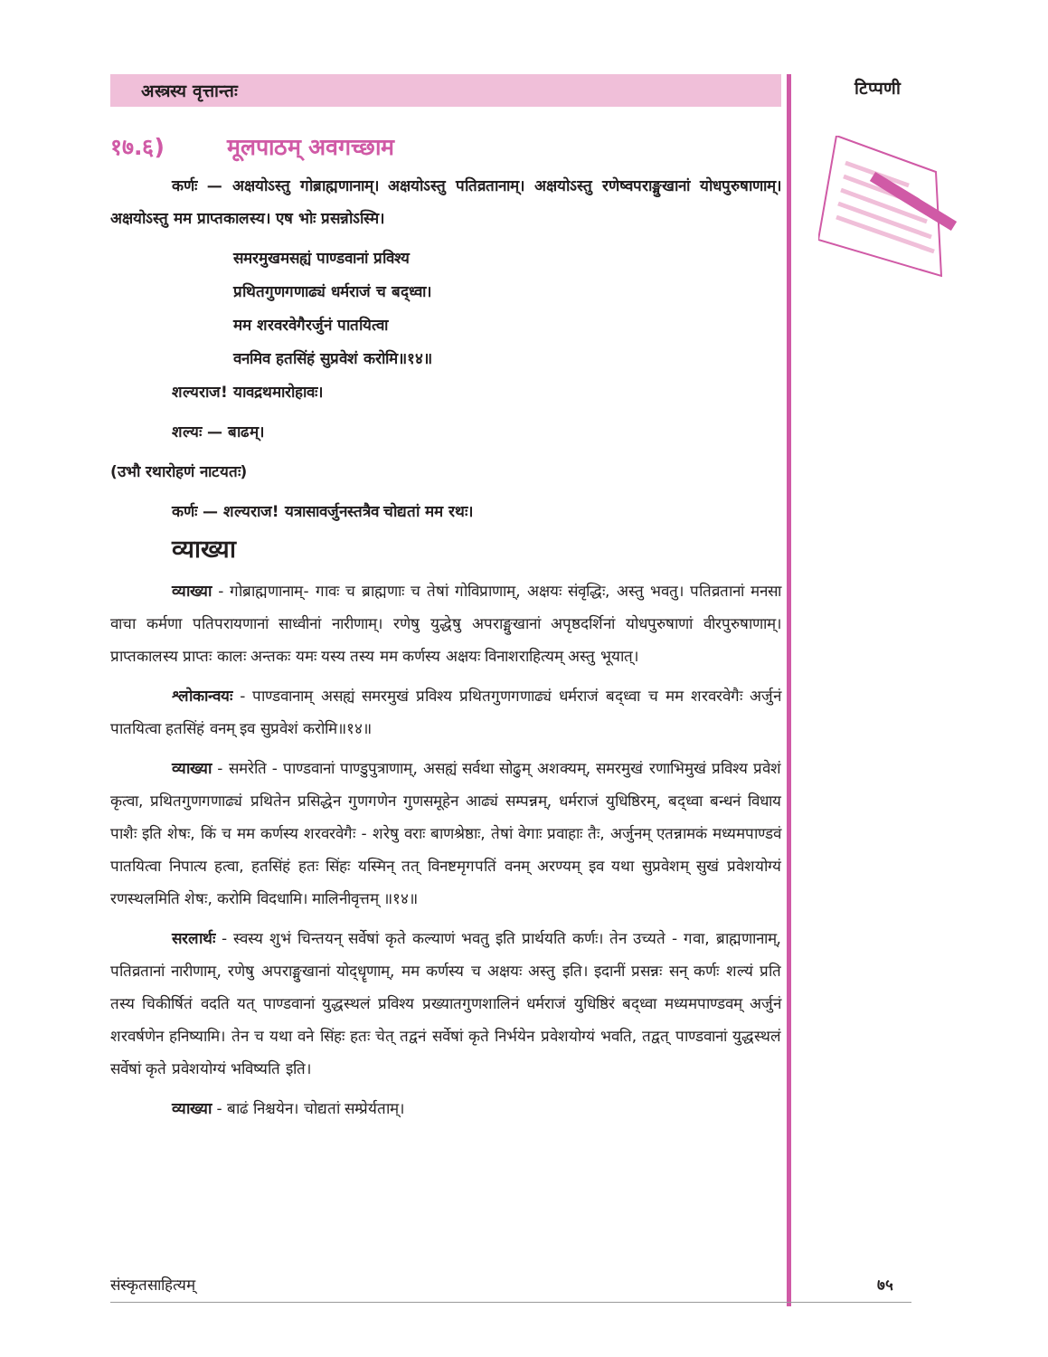टिप्पणी
अस्त्रस्य वृत्तान्तः
१७.६) मूलपाठम् अवगच्छाम
कर्णः — अक्षयोऽस्तु गोब्राह्मणानाम्। अक्षयोऽस्तु पतिव्रतानाम्। अक्षयोऽस्तु रणेष्वपराङ्मुखानां योधपुरुषाणाम्। अक्षयोऽस्तु मम प्राप्तकालस्य। एष भोः प्रसन्नोऽस्मि।
समरमुखमसह्यं पाण्डवानां प्रविश्य
प्रथितगुणगणाढ्यं धर्मराजं च बद्ध्वा।
मम शरवरवेगैरर्जुनं पातयित्वा
वनमिव हतसिंहं सुप्रवेशं करोमि॥१४॥
शल्यराज! यावद्रथमारोहावः।
शल्यः — बाढम्।
(उभौ रथारोहणं नाटयतः)
कर्णः — शल्यराज! यत्रासावर्जुनस्तत्रैव चोद्यतां मम रथः।
व्याख्या
व्याख्या - गोब्राह्मणानाम्- गावः च ब्राह्मणाः च तेषां गोविप्राणाम्, अक्षयः संवृद्धिः, अस्तु भवतु। पतिव्रतानां मनसा वाचा कर्मणा पतिपरायणानां साध्वीनां नारीणाम्। रणेषु युद्धेषु अपराङ्मुखानां अपृष्ठदर्शिनां योधपुरुषाणां वीरपुरुषाणाम्। प्राप्तकालस्य प्राप्तः कालः अन्तकः यमः यस्य तस्य मम कर्णस्य अक्षयः विनाशराहित्यम् अस्तु भूयात्।
श्लोकान्वयः - पाण्डवानाम् असह्यं समरमुखं प्रविश्य प्रथितगुणगणाढ्यं धर्मराजं बद्ध्वा च मम शरवरवेगैः अर्जुनं पातयित्वा हतसिंहं वनम् इव सुप्रवेशं करोमि॥१४॥
व्याख्या - समरेति - पाण्डवानां पाण्डुपुत्राणाम्, असह्यं सर्वथा सोढुम् अशक्यम्, समरमुखं रणाभिमुखं प्रविश्य प्रवेशं कृत्वा, प्रथितगुणगणाढ्यं प्रथितेन प्रसिद्धेन गुणगणेन गुणसमूहेन आढ्यं सम्पन्नम्, धर्मराजं युधिष्ठिरम्, बद्ध्वा बन्धनं विधाय पाशैः इति शेषः, किं च मम कर्णस्य शरवरवेगैः - शरेषु वराः बाणश्रेष्ठाः, तेषां वेगाः प्रवाहाः तैः, अर्जुनम् एतन्नामकं मध्यमपाण्डवं पातयित्वा निपात्य हत्वा, हतसिंहं हतः सिंहः यस्मिन् तत् विनष्टमृगपतिं वनम् अरण्यम् इव यथा सुप्रवेशम् सुखं प्रवेशयोग्यं रणस्थलमिति शेषः, करोमि विदधामि। मालिनीवृत्तम् ॥१४॥
सरलार्थः - स्वस्य शुभं चिन्तयन् सर्वेषां कृते कल्याणं भवतु इति प्रार्थयति कर्णः। तेन उच्यते - गवा, ब्राह्मणानाम्, पतिव्रतानां नारीणाम्, रणेषु अपराङ्मुखानां योद्धॄणाम्, मम कर्णस्य च अक्षयः अस्तु इति। इदानीं प्रसन्नः सन् कर्णः शल्यं प्रति तस्य चिकीर्षितं वदति यत् पाण्डवानां युद्धस्थलं प्रविश्य प्रख्यातगुणशालिनं धर्मराजं युधिष्ठिरं बद्ध्वा मध्यमपाण्डवम् अर्जुनं शरवर्षणेन हनिष्यामि। तेन च यथा वने सिंहः हतः चेत् तद्वनं सर्वेषां कृते निर्भयेन प्रवेशयोग्यं भवति, तद्वत् पाण्डवानां युद्धस्थलं सर्वेषां कृते प्रवेशयोग्यं भविष्यति इति।
व्याख्या - बाढं निश्चयेन। चोद्यतां सम्प्रेर्यताम्।
संस्कृतसाहित्यम् ७५